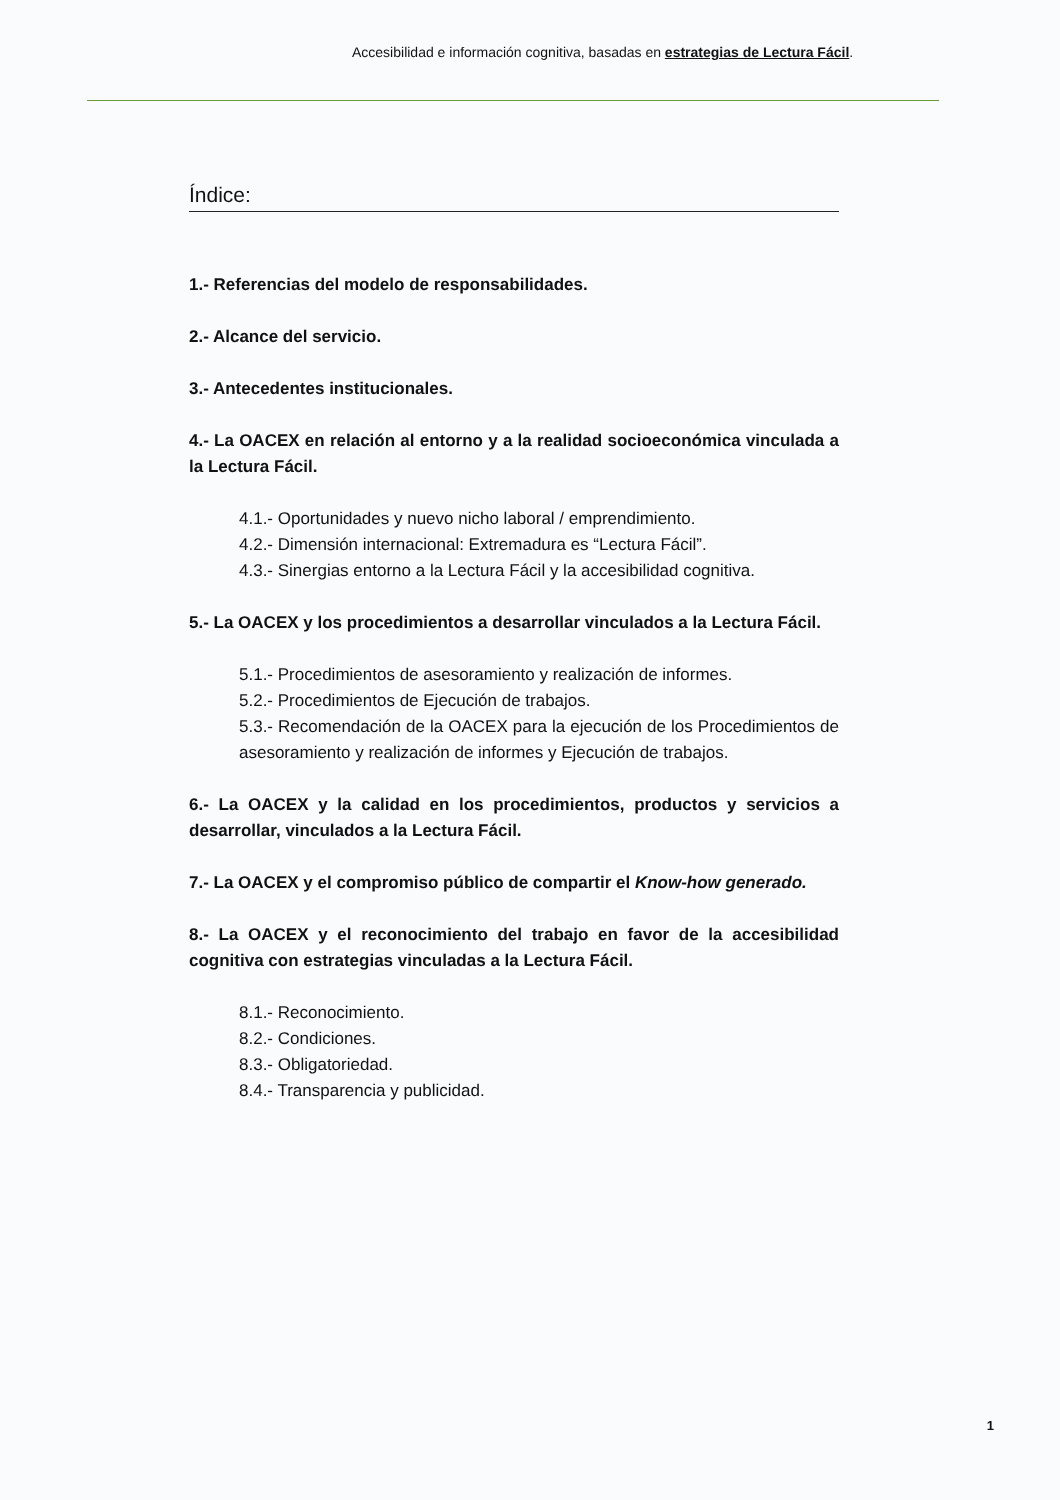Accesibilidad e información cognitiva, basadas en estrategias de Lectura Fácil.
Índice:
1.- Referencias del modelo de responsabilidades.
2.- Alcance del servicio.
3.- Antecedentes institucionales.
4.- La OACEX en relación al entorno y a la realidad socioeconómica vinculada a la Lectura Fácil.
4.1.- Oportunidades y nuevo nicho laboral / emprendimiento.
4.2.- Dimensión internacional: Extremadura es “Lectura Fácil”.
4.3.- Sinergias entorno a la Lectura Fácil y la accesibilidad cognitiva.
5.- La OACEX y los procedimientos a desarrollar vinculados a la Lectura Fácil.
5.1.- Procedimientos de asesoramiento y realización de informes.
5.2.- Procedimientos de Ejecución de trabajos.
5.3.- Recomendación de la OACEX para la ejecución de los Procedimientos de asesoramiento y realización de informes y Ejecución de trabajos.
6.- La OACEX y la calidad en los procedimientos, productos y servicios a desarrollar, vinculados a la Lectura Fácil.
7.- La OACEX y el compromiso público de compartir el Know-how generado.
8.- La OACEX y el reconocimiento del trabajo en favor de la accesibilidad cognitiva con estrategias vinculadas a la Lectura Fácil.
8.1.- Reconocimiento.
8.2.- Condiciones.
8.3.- Obligatoriedad.
8.4.- Transparencia y publicidad.
1